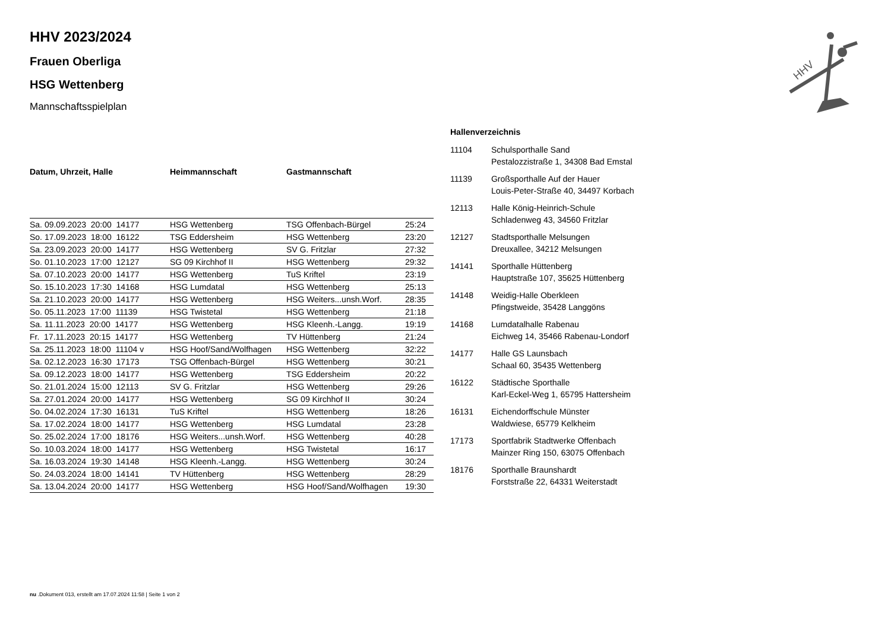HHV
HHV 2023/2024
Frauen Oberliga
HSG Wettenberg
Mannschaftsspielplan
| Datum, Uhrzeit, Halle | Heimmannschaft | Gastmannschaft | |
| --- | --- | --- | --- |
| Sa. 09.09.2023 20:00 14177 | HSG Wettenberg | TSG Offenbach-Bürgel | 25:24 |
| So. 17.09.2023 18:00 16122 | TSG Eddersheim | HSG Wettenberg | 23:20 |
| Sa. 23.09.2023 20:00 14177 | HSG Wettenberg | SV G. Fritzlar | 27:32 |
| So. 01.10.2023 17:00 12127 | SG 09 Kirchhof II | HSG Wettenberg | 29:32 |
| Sa. 07.10.2023 20:00 14177 | HSG Wettenberg | TuS Kriftel | 23:19 |
| So. 15.10.2023 17:30 14168 | HSG Lumdatal | HSG Wettenberg | 25:13 |
| Sa. 21.10.2023 20:00 14177 | HSG Wettenberg | HSG Weiters...unsh.Worf. | 28:35 |
| So. 05.11.2023 17:00 11139 | HSG Twistetal | HSG Wettenberg | 21:18 |
| Sa. 11.11.2023 20:00 14177 | HSG Wettenberg | HSG Kleenh.-Langg. | 19:19 |
| Fr. 17.11.2023 20:15 14177 | HSG Wettenberg | TV Hüttenberg | 21:24 |
| Sa. 25.11.2023 18:00 11104 v | HSG Hoof/Sand/Wolfhagen | HSG Wettenberg | 32:22 |
| Sa. 02.12.2023 16:30 17173 | TSG Offenbach-Bürgel | HSG Wettenberg | 30:21 |
| Sa. 09.12.2023 18:00 14177 | HSG Wettenberg | TSG Eddersheim | 20:22 |
| So. 21.01.2024 15:00 12113 | SV G. Fritzlar | HSG Wettenberg | 29:26 |
| Sa. 27.01.2024 20:00 14177 | HSG Wettenberg | SG 09 Kirchhof II | 30:24 |
| So. 04.02.2024 17:30 16131 | TuS Kriftel | HSG Wettenberg | 18:26 |
| Sa. 17.02.2024 18:00 14177 | HSG Wettenberg | HSG Lumdatal | 23:28 |
| So. 25.02.2024 17:00 18176 | HSG Weiters...unsh.Worf. | HSG Wettenberg | 40:28 |
| So. 10.03.2024 18:00 14177 | HSG Wettenberg | HSG Twistetal | 16:17 |
| Sa. 16.03.2024 19:30 14148 | HSG Kleenh.-Langg. | HSG Wettenberg | 30:24 |
| So. 24.03.2024 18:00 14141 | TV Hüttenberg | HSG Wettenberg | 28:29 |
| Sa. 13.04.2024 20:00 14177 | HSG Wettenberg | HSG Hoof/Sand/Wolfhagen | 19:30 |
Hallenverzeichnis
| 11104 | Schulsporthalle Sand Pestalozzistraße 1, 34308 Bad Emstal |
| 11139 | Großsporthalle Auf der Hauer Louis-Peter-Straße 40, 34497 Korbach |
| 12113 | Halle König-Heinrich-Schule Schladenweg 43, 34560 Fritzlar |
| 12127 | Stadtsporthalle Melsungen Dreuxallee, 34212 Melsungen |
| 14141 | Sporthalle Hüttenberg Hauptstraße 107, 35625 Hüttenberg |
| 14148 | Weidig-Halle Oberkleen Pfingstweide, 35428 Langgöns |
| 14168 | Lumdatalhalle Rabenau Eichweg 14, 35466 Rabenau-Londorf |
| 14177 | Halle GS Launsbach Schaal 60, 35435 Wettenberg |
| 16122 | Städtische Sporthalle Karl-Eckel-Weg 1, 65795 Hattersheim |
| 16131 | Eichendorffschule Münster Waldwiese, 65779 Kelkheim |
| 17173 | Sportfabrik Stadtwerke Offenbach Mainzer Ring 150, 63075 Offenbach |
| 18176 | Sporthalle Braunshardt Forststraße 22, 64331 Weiterstadt |
nu .Dokument 013, erstellt am 17.07.2024 11:58 | Seite 1 von 2